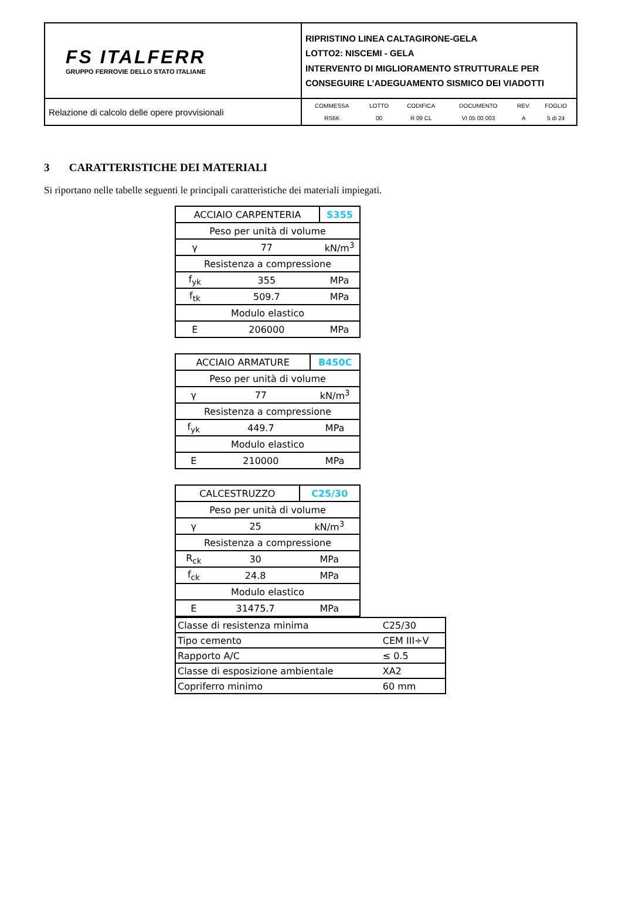| FS ITALFERR GRUPPO FERROVIE DELLO STATO ITALIANE | RIPRISTINO LINEA CALTAGIRONE-GELA LOTTO2: NISCEMI - GELA INTERVENTO DI MIGLIORAMENTO STRUTTURALE PER CONSEGUIRE L’ADEGUAMENTO SISMICO DEI VIADOTTI |
| Relazione di calcolo delle opere provvisionali | / COMMESSA / LOTTO / CODIFICA / DOCUMENTO / REV. / FOGLIO / / RS6K / 00 / R 09 CL / VI 05 00 003 / A / 5 di 24 / |
3 CARATTERISTICHE DEI MATERIALI
Si riportano nelle tabelle seguenti le principali caratteristiche dei materiali impiegati.
| ACCIAIO CARPENTERIA | | S355 |
| Peso per unità di volume | | |
| γ | 77 | kN/m<sup>3</sup> |
| Resistenza a compressione | | |
| f<sub>yk</sub> | 355 | MPa |
| f<sub>tk</sub> | 509.7 | MPa |
| Modulo elastico | | |
| E | 206000 | MPa |
| ACCIAIO ARMATURE | | B450C |
| Peso per unità di volume | | |
| γ | 77 | kN/m<sup>3</sup> |
| Resistenza a compressione | | |
| f<sub>yk</sub> | 449.7 | MPa |
| Modulo elastico | | |
| E | 210000 | MPa |
| CALCESTRUZZO | | C25/30 |
| Peso per unità di volume | | |
| γ | 25 | kN/m<sup>3</sup> |
| Resistenza a compressione | | |
| R<sub>ck</sub> | 30 | MPa |
| f<sub>ck</sub> | 24.8 | MPa |
| Modulo elastico | | |
| E | 31475.7 | MPa |
| Classe di resistenza minima | C25/30 |
| Tipo cemento | CEM III÷V |
| Rapporto A/C | ≤ 0.5 |
| Classe di esposizione ambientale | XA2 |
| Copriferro minimo | 60 mm |